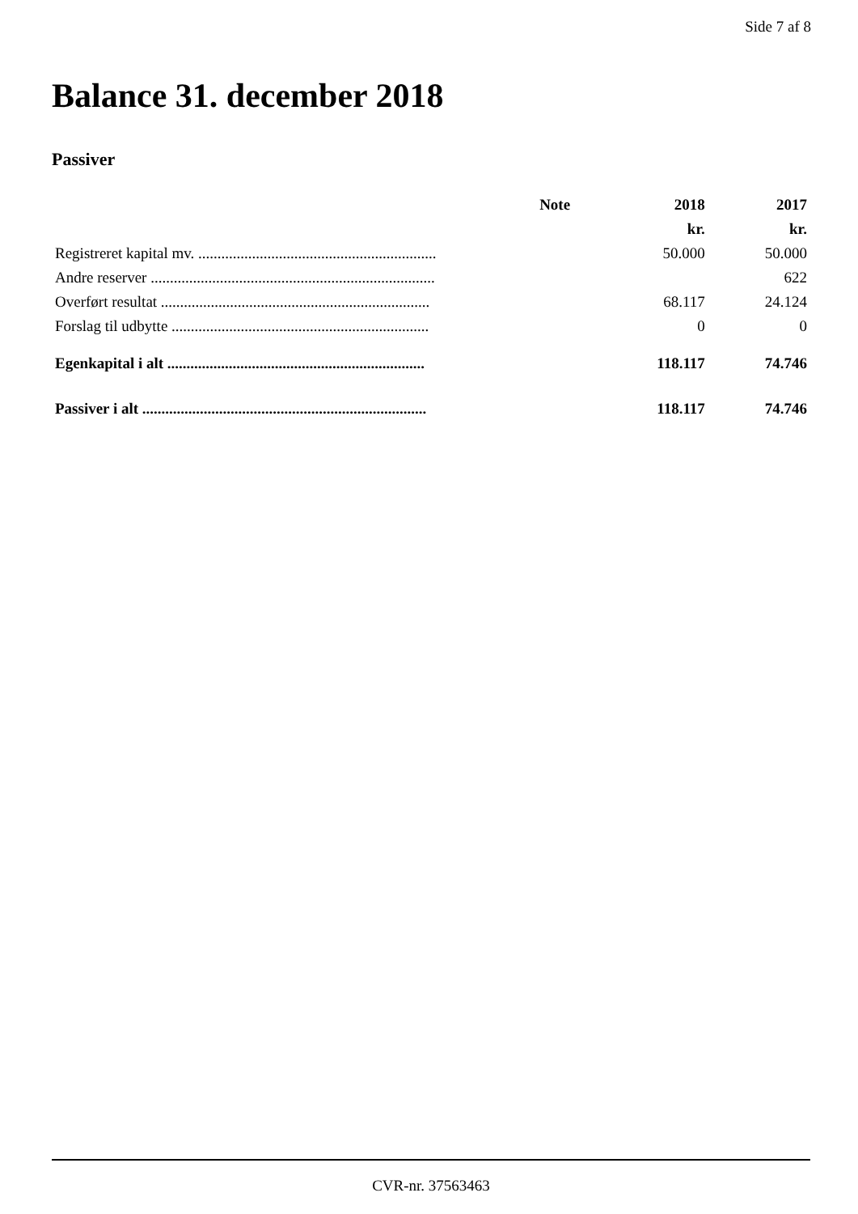Side 7 af 8
Balance 31. december 2018
Passiver
| | Note | 2018 | 2017 |
| --- | --- | --- | --- |
| | | kr. | kr. |
| Registreret kapital mv. .............................................................. | | 50.000 | 50.000 |
| Andre reserver .......................................................................... | | | 622 |
| Overført resultat ...................................................................... | | 68.117 | 24.124 |
| Forslag til udbytte ................................................................... | | 0 | 0 |
| Egenkapital i alt ................................................................... | | 118.117 | 74.746 |
| Passiver i alt .......................................................................... | | 118.117 | 74.746 |
CVR-nr. 37563463